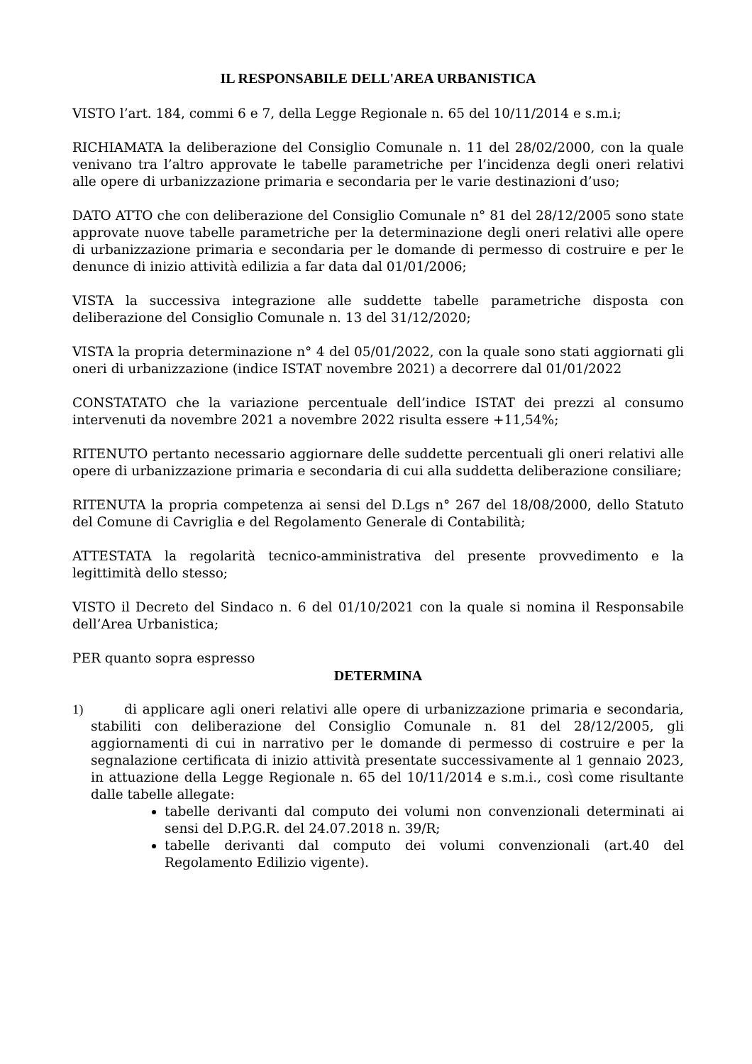IL RESPONSABILE DELL'AREA URBANISTICA
VISTO l’art. 184, commi 6 e 7, della Legge Regionale n. 65 del 10/11/2014 e s.m.i;
RICHIAMATA la deliberazione del Consiglio Comunale n. 11 del 28/02/2000, con la quale venivano tra l’altro approvate le tabelle parametriche per l’incidenza degli oneri relativi alle opere di urbanizzazione primaria e secondaria per le varie destinazioni d’uso;
DATO ATTO che con deliberazione del Consiglio Comunale n° 81 del 28/12/2005 sono state approvate nuove tabelle parametriche per la determinazione degli oneri relativi alle opere di urbanizzazione primaria e secondaria per le domande di permesso di costruire e per le denunce di inizio attività edilizia a far data dal 01/01/2006;
VISTA la successiva integrazione alle suddette tabelle parametriche disposta con deliberazione del Consiglio Comunale n. 13 del 31/12/2020;
VISTA la propria determinazione n° 4 del 05/01/2022, con la quale sono stati aggiornati gli oneri di urbanizzazione (indice ISTAT novembre 2021) a decorrere dal 01/01/2022
CONSTATATO che la variazione percentuale dell’indice ISTAT dei prezzi al consumo intervenuti da novembre 2021 a novembre 2022 risulta essere +11,54%;
RITENUTO pertanto necessario aggiornare delle suddette percentuali gli oneri relativi alle opere di urbanizzazione primaria e secondaria di cui alla suddetta deliberazione consiliare;
RITENUTA la propria competenza ai sensi del D.Lgs n° 267 del 18/08/2000, dello Statuto del Comune di Cavriglia e del Regolamento Generale di Contabilità;
ATTESTATA la regolarità tecnico-amministrativa del presente provvedimento e la legittimità dello stesso;
VISTO il Decreto del Sindaco n. 6 del 01/10/2021 con la quale si nomina il Responsabile dell’Area Urbanistica;
PER quanto sopra espresso
DETERMINA
1) di applicare agli oneri relativi alle opere di urbanizzazione primaria e secondaria, stabiliti con deliberazione del Consiglio Comunale n. 81 del 28/12/2005, gli aggiornamenti di cui in narrativo per le domande di permesso di costruire e per la segnalazione certificata di inizio attività presentate successivamente al 1 gennaio 2023, in attuazione della Legge Regionale n. 65 del 10/11/2014 e s.m.i., così come risultante dalle tabelle allegate:
tabelle derivanti dal computo dei volumi non convenzionali determinati ai sensi del D.P.G.R. del 24.07.2018 n. 39/R;
tabelle derivanti dal computo dei volumi convenzionali (art.40 del Regolamento Edilizio vigente).